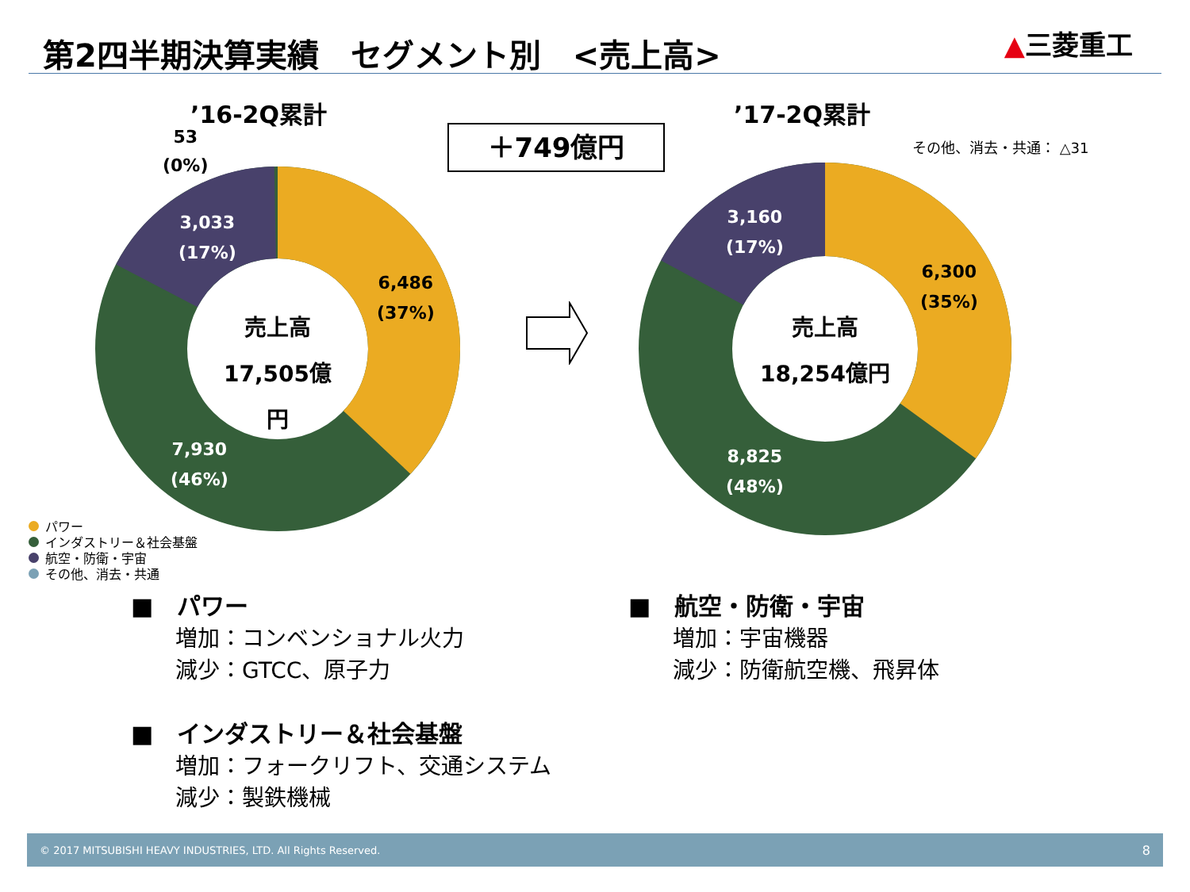第2四半期決算実績　セグメント別　<売上高>
▲三菱重工
’16-2Q累計
53
(0%)
＋749億円
’17-2Q累計
その他、消去・共通： △31
3,033
(17%)
6,486
(37%)
7,930
(46%)
売上高
17,505億円
3,160
(17%)
6,300
(35%)
8,825
(48%)
売上高
18,254億円
パワー
インダストリー＆社会基盤
航空・防衛・宇宙
その他、消去・共通
■　パワー
　　増加：コンベンショナル火力
　　減少：GTCC、原子力
■　インダストリー＆社会基盤
　　増加：フォークリフト、交通システム
　　減少：製鉄機械
■　航空・防衛・宇宙
　　増加：宇宙機器
　　減少：防衛航空機、飛昇体
© 2017 MITSUBISHI HEAVY INDUSTRIES, LTD. All Rights Reserved. 8